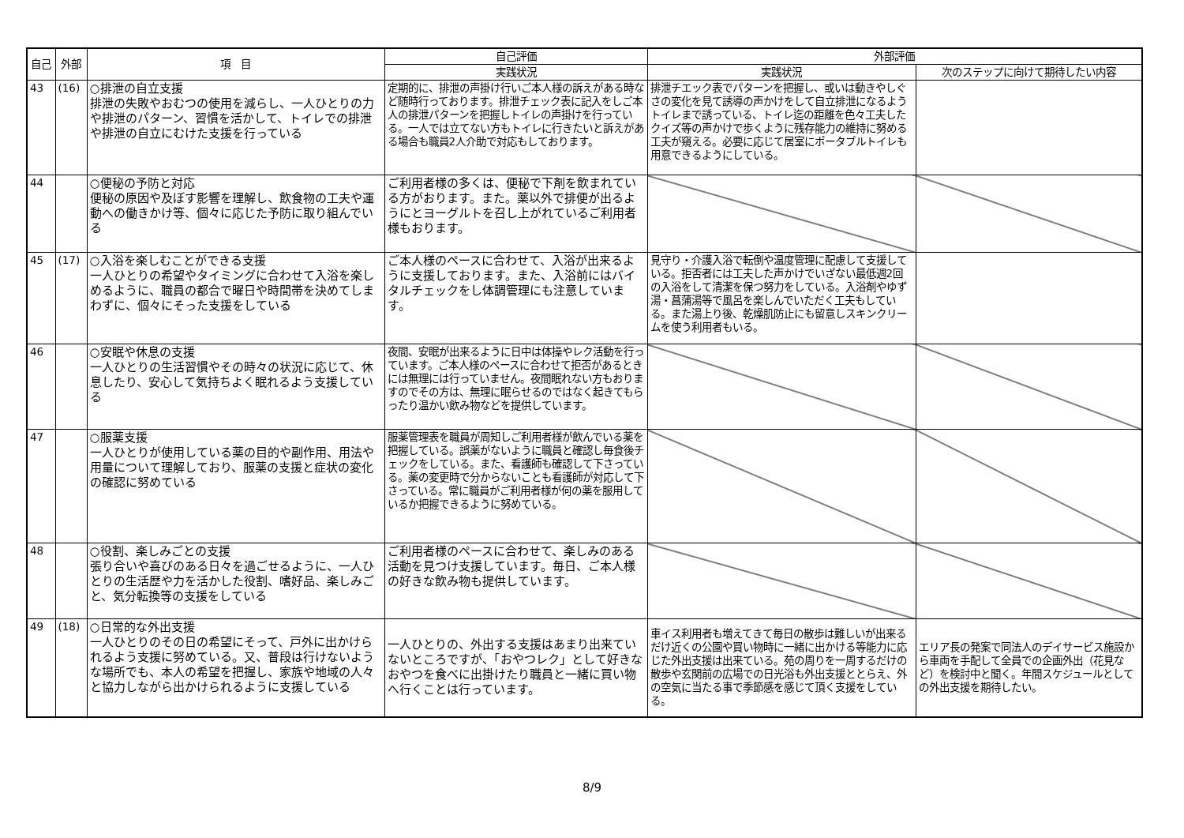| 自己 | 外部 | 項 目 | 自己評価 | 外部評価 | |
| --- | --- | --- | --- | --- | --- |
| | | | 実践状況 | 実践状況 | 次のステップに向けて期待したい内容 |
| 43 | (16) | ○排泄の自立支援 排泄の失敗やおむつの使用を減らし、一人ひとりの力や排泄のパターン、習慣を活かして、トイレでの排泄や排泄の自立にむけた支援を行っている | 定期的に、排泄の声掛け行いご本人様の訴えがある時など随時行っております。排泄チェック表に記入をしご本人の排泄パターンを把握しトイレの声掛けを行っている。一人では立てない方もトイレに行きたいと訴えがある場合も職員2人介助で対応もしております。 | 排泄チエック表でパターンを把握し、或いは動きやしぐさの変化を見て誘導の声かけをして自立排泄になるようトイレまで誘っている、トイレ迄の距離を色々工夫したクイズ等の声かけで歩くように残存能力の維持に努める工夫が窺える。必要に応じて居室にポータブルトイレも用意できるようにしている。 | |
| 44 | | ○便秘の予防と対応 便秘の原因や及ぼす影響を理解し、飲食物の工夫や運動への働きかけ等、個々に応じた予防に取り組んでいる | ご利用者様の多くは、便秘で下剤を飲まれている方がおります。また。薬以外で排便が出るようにとヨーグルトを召し上がれているご利用者様もおります。 | | |
| 45 | (17) | ○入浴を楽しむことができる支援 一人ひとりの希望やタイミングに合わせて入浴を楽しめるように、職員の都合で曜日や時間帯を決めてしまわずに、個々にそった支援をしている | ご本人様のペースに合わせて、入浴が出来るように支援しております。また、入浴前にはバイタルチェックをし体調管理にも注意しています。 | 見守り・介護入浴で転倒や温度管理に配慮して支援している。拒否者には工夫した声かけでいざない最低週2回の入浴をして清潔を保つ努力をしている。入浴剤やゆず湯・菖蒲湯等で風呂を楽しんでいただく工夫もしている。また湯上り後、乾燥肌防止にも留意しスキンクリームを使う利用者もいる。 | |
| 46 | | ○安眠や休息の支援 一人ひとりの生活習慣やその時々の状況に応じて、休息したり、安心して気持ちよく眠れるよう支援している | 夜間、安眠が出来るように日中は体操やレク活動を行っています。ご本人様のペースに合わせて拒否があるときには無理には行っていません。夜間眠れない方もおりますのでその方は、無理に眠らせるのではなく起きてもらったり温かい飲み物などを提供しています。 | | |
| 47 | | ○服薬支援 一人ひとりが使用している薬の目的や副作用、用法や用量について理解しており、服薬の支援と症状の変化の確認に努めている | 服薬管理表を職員が周知しご利用者様が飲んでいる薬を把握している。誤薬がないように職員と確認し毎食後チェックをしている。また、看護師も確認して下さっている。薬の変更時で分からないことも看護師が対応して下さっている。常に職員がご利用者様が何の薬を服用しているか把握できるように努めている。 | | |
| 48 | | ○役割、楽しみごとの支援 張り合いや喜びのある日々を過ごせるように、一人ひとりの生活歴や力を活かした役割、嗜好品、楽しみごと、気分転換等の支援をしている | ご利用者様のペースに合わせて、楽しみのある活動を見つけ支援しています。毎日、ご本人様の好きな飲み物も提供しています。 | | |
| 49 | (18) | ○日常的な外出支援 一人ひとりのその日の希望にそって、戸外に出かけられるよう支援に努めている。又、普段は行けないような場所でも、本人の希望を把握し、家族や地域の人々と協力しながら出かけられるように支援している | 一人ひとりの、外出する支援はあまり出来ていないところですが、「おやつレク」として好きなおやつを食べに出掛けたり職員と一緒に買い物へ行くことは行っています。 | 車イス利用者も増えてきて毎日の散歩は難しいが出来るだけ近くの公園や買い物時に一緒に出かける等能力に応じた外出支援は出来ている。苑の周りを一周するだけの散歩や玄関前の広場での日光浴も外出支援ととらえ、外の空気に当たる事で季節感を感じて頂く支援をしている。 | エリア長の発案で同法人のデイサービス施設から車両を手配して全員での企画外出（花見など）を検討中と聞く。年間スケジュールとしての外出支援を期待したい。 |
8/9